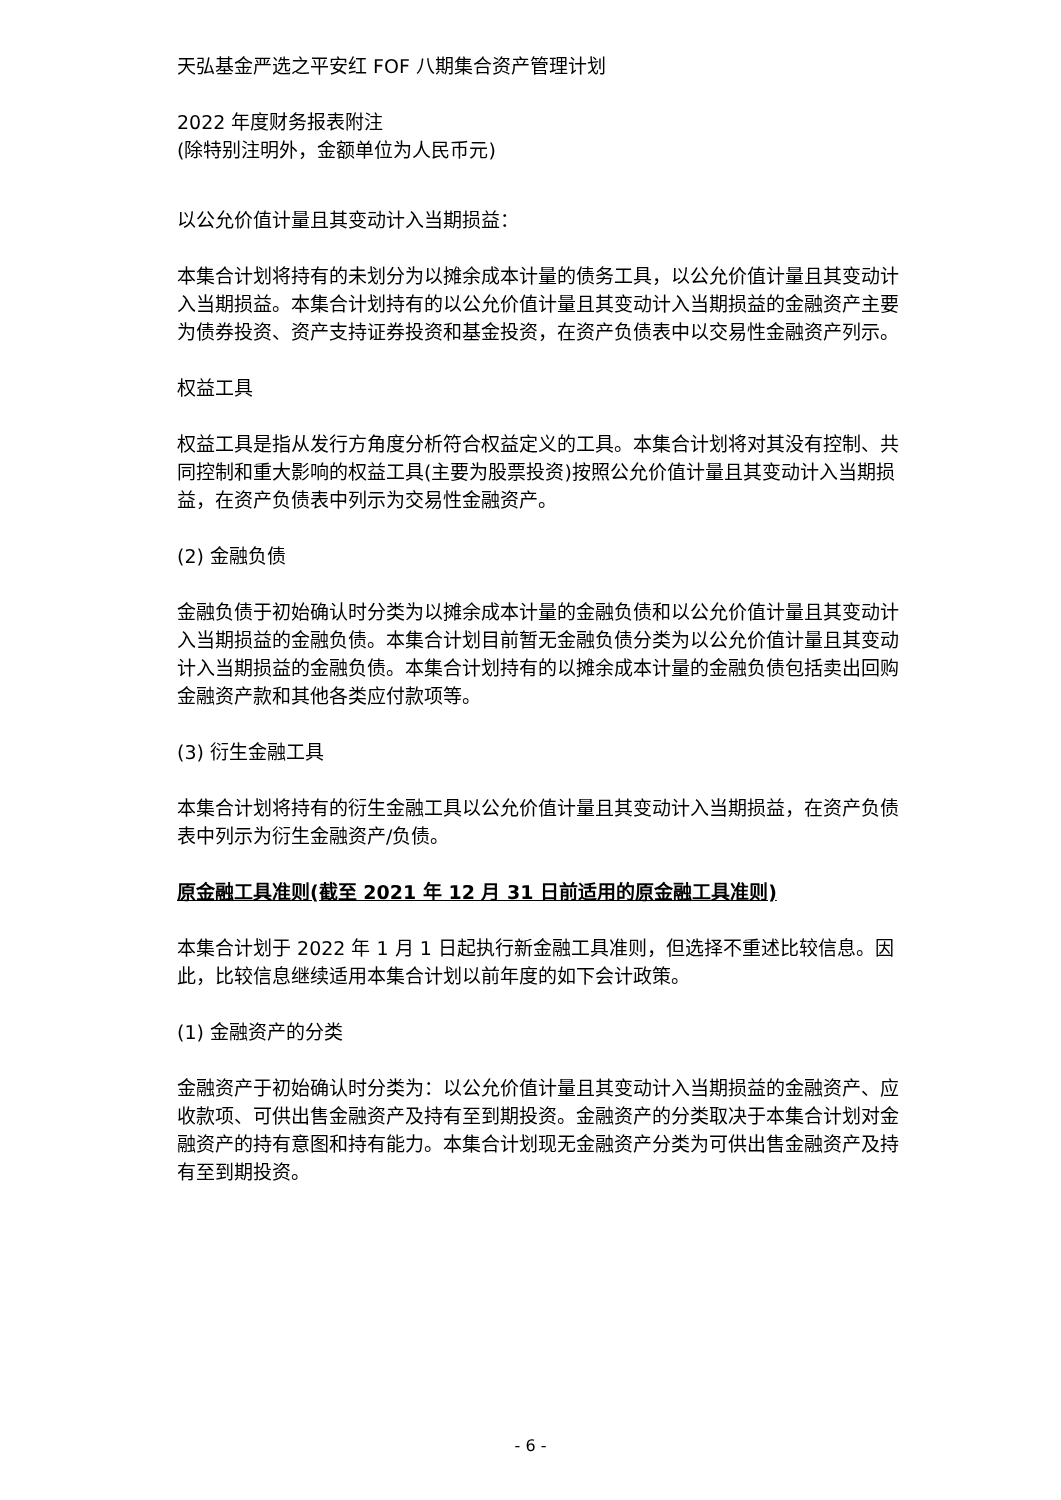天弘基金严选之平安红 FOF 八期集合资产管理计划
2022 年度财务报表附注
(除特别注明外，金额单位为人民币元)
以公允价值计量且其变动计入当期损益：
本集合计划将持有的未划分为以摊余成本计量的债务工具，以公允价值计量且其变动计入当期损益。本集合计划持有的以公允价值计量且其变动计入当期损益的金融资产主要为债券投资、资产支持证券投资和基金投资，在资产负债表中以交易性金融资产列示。
权益工具
权益工具是指从发行方角度分析符合权益定义的工具。本集合计划将对其没有控制、共同控制和重大影响的权益工具(主要为股票投资)按照公允价值计量且其变动计入当期损益，在资产负债表中列示为交易性金融资产。
(2) 金融负债
金融负债于初始确认时分类为以摊余成本计量的金融负债和以公允价值计量且其变动计入当期损益的金融负债。本集合计划目前暂无金融负债分类为以公允价值计量且其变动计入当期损益的金融负债。本集合计划持有的以摊余成本计量的金融负债包括卖出回购金融资产款和其他各类应付款项等。
(3) 衍生金融工具
本集合计划将持有的衍生金融工具以公允价值计量且其变动计入当期损益，在资产负债表中列示为衍生金融资产/负债。
原金融工具准则(截至 2021 年 12 月 31 日前适用的原金融工具准则)
本集合计划于 2022 年 1 月 1 日起执行新金融工具准则，但选择不重述比较信息。因此，比较信息继续适用本集合计划以前年度的如下会计政策。
(1) 金融资产的分类
金融资产于初始确认时分类为：以公允价值计量且其变动计入当期损益的金融资产、应收款项、可供出售金融资产及持有至到期投资。金融资产的分类取决于本集合计划对金融资产的持有意图和持有能力。本集合计划现无金融资产分类为可供出售金融资产及持有至到期投资。
- 6 -